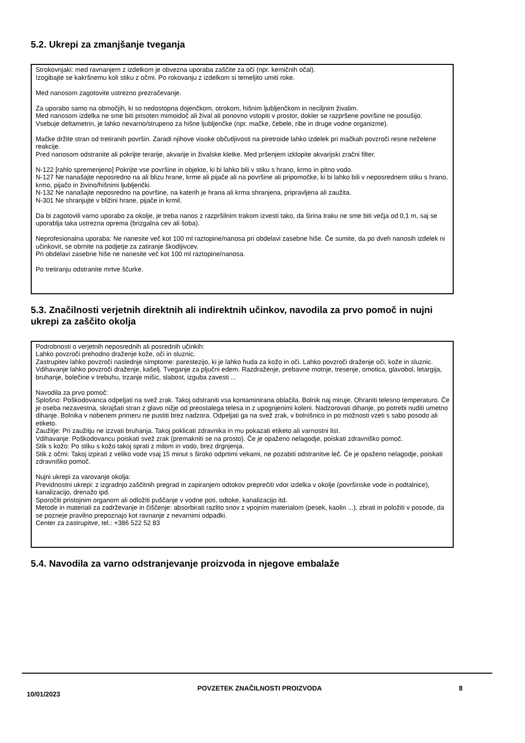5.2. Ukrepi za zmanjšanje tveganja
Strokovnjaki: med ravnanjem z izdelkom je obvezna uporaba zaščite za oči (npr. kemičnih očal).
Izogibajte se kakršnemu koli stiku z očmi. Po rokovanju z izdelkom si temeljito umiti roke.
Med nanosom zagotovite ustrezno prezračevanje.
Za uporabo samo na območjih, ki so nedostopna dojenčkom, otrokom, hišnim ljubljenčkom in neciljnim živalim.
Med nanosom izdelka ne sme biti prisoten mimoidoč ali žival ali ponovno vstopiti v prostor, dokler se razpršene površine ne posušijo.
Vsebuje deltametrin, je lahko nevarno/strupeno za hišne ljubljenčke (npr. mačke, čebele, ribe in druge vodne organizme).
Mačke držite stran od tretiranih površin. Zaradi njihove visoke občutljivosti na piretroide lahko izdelek pri mačkah povzroči resne neželene reakcije.
Pred nanosom odstranite ali pokrijte terarije, akvarije in živalske kletke. Med pršenjem izklopite akvarijski zračni filter.
N-122 [rahlo spremenjeno] Pokrijte vse površine in objekte, ki bi lahko bili v stiku s hrano, krmo in pitno vodo.
N-127 Ne nanašajte neposredno na ali blizu hrane, krme ali pijače ali na površine ali pripomočke, ki bi lahko bili v neposrednem stiku s hrano, krmo, pijačo in živino/hišnimi ljubljenčki.
N-132 Ne nanašajte neposredno na površine, na katerih je hrana ali krma shranjena, pripravljena ali zaužita.
N-301 Ne shranjujte v bližini hrane, pijače in krmil.
Da bi zagotovili varno uporabo za okolje, je treba nanos z razpršilnim trakom izvesti tako, da širina traku ne sme biti večja od 0,1 m, saj se uporablja taka ustrezna oprema (brizgalna cev ali šoba).
Neprofesionalna uporaba: Ne nanesite več kot 100 ml raztopine/nanosa pri obdelavi zasebne hiše. Če sumite, da po dveh nanosih izdelek ni učinkovit, se obrnite na podjetje za zatiranje škodljivcev.
Pri obdelavi zasebne hiše ne nanesite več kot 100 ml raztopine/nanosa.
Po tretiranju odstranite mrtve ščurke.
5.3. Značilnosti verjetnih direktnih ali indirektnih učinkov, navodila za prvo pomoč in nujni ukrepi za zaščito okolja
Podrobnosti o verjetnih neposrednih ali posrednih učinkih:
Lahko povzroči prehodno draženje kože, oči in sluznic.
Zastrupitev lahko povzroči naslednje simptome: parestezijo, ki je lahko huda za kožo in oči. Lahko povzroči draženje oči, kože in sluznic. Vdihavanje lahko povzroči draženje, kašelj. Tveganje za pljučni edem. Razdraženje, prebavne motnje, tresenje, omotica, glavobol, letargija, bruhanje, bolečine v trebuhu, trzanje mišic, slabost, izguba zavesti ...
Navodila za prvo pomoč:
Splošno: Poškodovanca odpeljati na svež zrak. Takoj odstraniti vsa kontaminirana oblačila. Bolnik naj miruje. Ohraniti telesno temperaturo. Če je oseba nezavestna, skrajšati stran z glavo nižje od preostalega telesa in z upognjenimi koleni. Nadzorovati dihanje, po potrebi nuditi umetno dihanje. Bolnika v nobenem primeru ne pustiti brez nadzora. Odpeljati ga na svež zrak, v bolnišnico in po možnosti vzeti s sabo posodo ali etiketo.
Zaužitje: Pri zaužitju ne izzvati bruhanja. Takoj poklicati zdravnika in mu pokazati etiketo ali varnostni list.
Vdihavanje: Poškodovancu poiskati svež zrak (premakniti se na prosto). Če je opaženo nelagodje, poiskati zdravniško pomoč.
Stik s kožo: Po stiku s kožo takoj sprati z milom in vodo, brez drgnjenja.
Stik z očmi: Takoj izpirati z veliko vode vsaj 15 minut s široko odprtimi vekami, ne pozabiti odstranitve leč. Če je opaženo nelagodje, poiskati zdravniško pomoč.
Nujni ukrepi za varovanje okolja:
Previdnostni ukrepi: z izgradnjo zaščitnih pregrad in zapiranjem odtokov preprečiti vdor izdelka v okolje (površinske vode in podtalnice), kanalizacijo, drenažo ipd.
Sporočiti pristojnim organom ali odložiti puščanje v vodne poti, odtoke, kanalizacijo itd.
Metode in materiali za zadrževanje in čiščenje: absorbirati razlito snov z vpojnim materialom (pesek, kaolin ...), zbrati in položiti v posode, da se pozneje pravilno prepoznajo kot ravnanje z nevarnimi odpadki.
Center za zastrupitve, tel.: +386 522 52 83
5.4. Navodila za varno odstranjevanje proizvoda in njegove embalaže
10/01/2023 POVZETEK ZNAČILNOSTI PROIZVODA 8